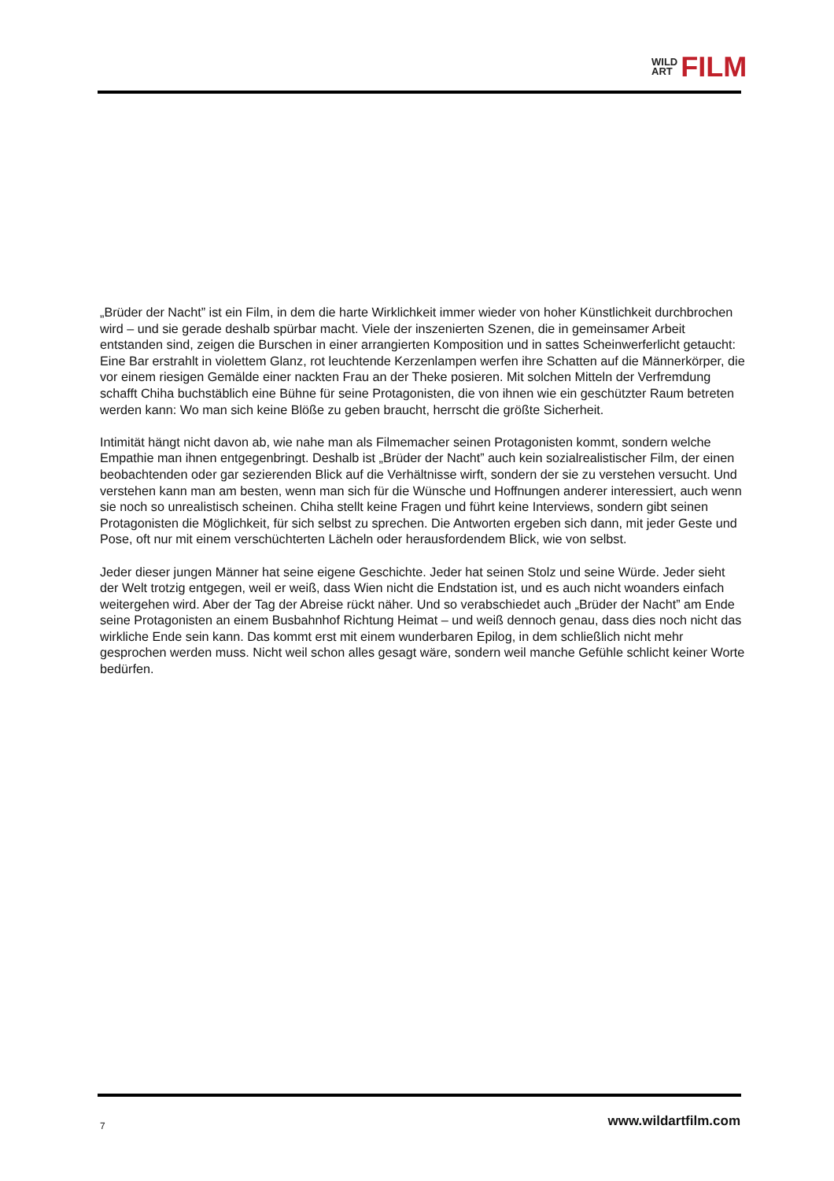WILD
ART
FILM
„Brüder der Nacht” ist ein Film, in dem die harte Wirklichkeit immer wieder von hoher Künstlichkeit durchbrochen wird – und sie gerade deshalb spürbar macht. Viele der inszenierten Szenen, die in gemeinsamer Arbeit entstanden sind, zeigen die Burschen in einer arrangierten Komposition und in sattes Scheinwerferlicht getaucht: Eine Bar erstrahlt in violettem Glanz, rot leuchtende Kerzenlampen werfen ihre Schatten auf die Männerkörper, die vor einem riesigen Gemälde einer nackten Frau an der Theke posieren. Mit solchen Mitteln der Verfremdung schafft Chiha buchstäblich eine Bühne für seine Protagonisten, die von ihnen wie ein geschützter Raum betreten werden kann: Wo man sich keine Blöße zu geben braucht, herrscht die größte Sicherheit.
Intimität hängt nicht davon ab, wie nahe man als Filmemacher seinen Protagonisten kommt, sondern welche Empathie man ihnen entgegenbringt. Deshalb ist „Brüder der Nacht” auch kein sozialrealistischer Film, der einen beobachtenden oder gar sezierenden Blick auf die Verhältnisse wirft, sondern der sie zu verstehen versucht. Und verstehen kann man am besten, wenn man sich für die Wünsche und Hoffnungen anderer interessiert, auch wenn sie noch so unrealistisch scheinen. Chiha stellt keine Fragen und führt keine Interviews, sondern gibt seinen Protagonisten die Möglichkeit, für sich selbst zu sprechen. Die Antworten ergeben sich dann, mit jeder Geste und Pose, oft nur mit einem verschüchterten Lächeln oder herausfordendem Blick, wie von selbst.
Jeder dieser jungen Männer hat seine eigene Geschichte. Jeder hat seinen Stolz und seine Würde. Jeder sieht der Welt trotzig entgegen, weil er weiß, dass Wien nicht die Endstation ist, und es auch nicht woanders einfach weitergehen wird. Aber der Tag der Abreise rückt näher. Und so verabschiedet auch „Brüder der Nacht” am Ende seine Protagonisten an einem Busbahnhof Richtung Heimat – und weiß dennoch genau, dass dies noch nicht das wirkliche Ende sein kann. Das kommt erst mit einem wunderbaren Epilog, in dem schließlich nicht mehr gesprochen werden muss. Nicht weil schon alles gesagt wäre, sondern weil manche Gefühle schlicht keiner Worte bedürfen.
7 www.wildartfilm.com